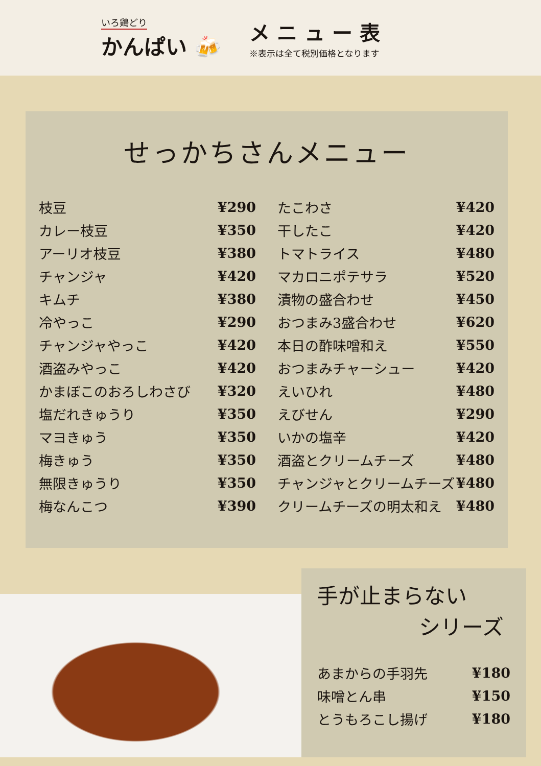いろ鶏どり
かんぱい 🍻
メニュー表
※表示は全て税別価格となります
せっかちさんメニュー
| 枝豆 | ¥290 |
| カレー枝豆 | ¥350 |
| アーリオ枝豆 | ¥380 |
| チャンジャ | ¥420 |
| キムチ | ¥380 |
| 冷やっこ | ¥290 |
| チャンジャやっこ | ¥420 |
| 酒盗みやっこ | ¥420 |
| かまぼこのおろしわさび | ¥320 |
| 塩だれきゅうり | ¥350 |
| マヨきゅう | ¥350 |
| 梅きゅう | ¥350 |
| 無限きゅうり | ¥350 |
| 梅なんこつ | ¥390 |
| たこわさ | ¥420 |
| 干したこ | ¥420 |
| トマトライス | ¥480 |
| マカロニポテサラ | ¥520 |
| 漬物の盛合わせ | ¥450 |
| おつまみ3盛合わせ | ¥620 |
| 本日の酢味噌和え | ¥550 |
| おつまみチャーシュー | ¥420 |
| えいひれ | ¥480 |
| えびせん | ¥290 |
| いかの塩辛 | ¥420 |
| 酒盗とクリームチーズ | ¥480 |
| チャンジャとクリームチーズ | ¥480 |
| クリームチーズの明太和え | ¥480 |
手が止まらない
シリーズ
| あまからの手羽先 | ¥180 |
| 味噌とん串 | ¥150 |
| とうもろこし揚げ | ¥180 |